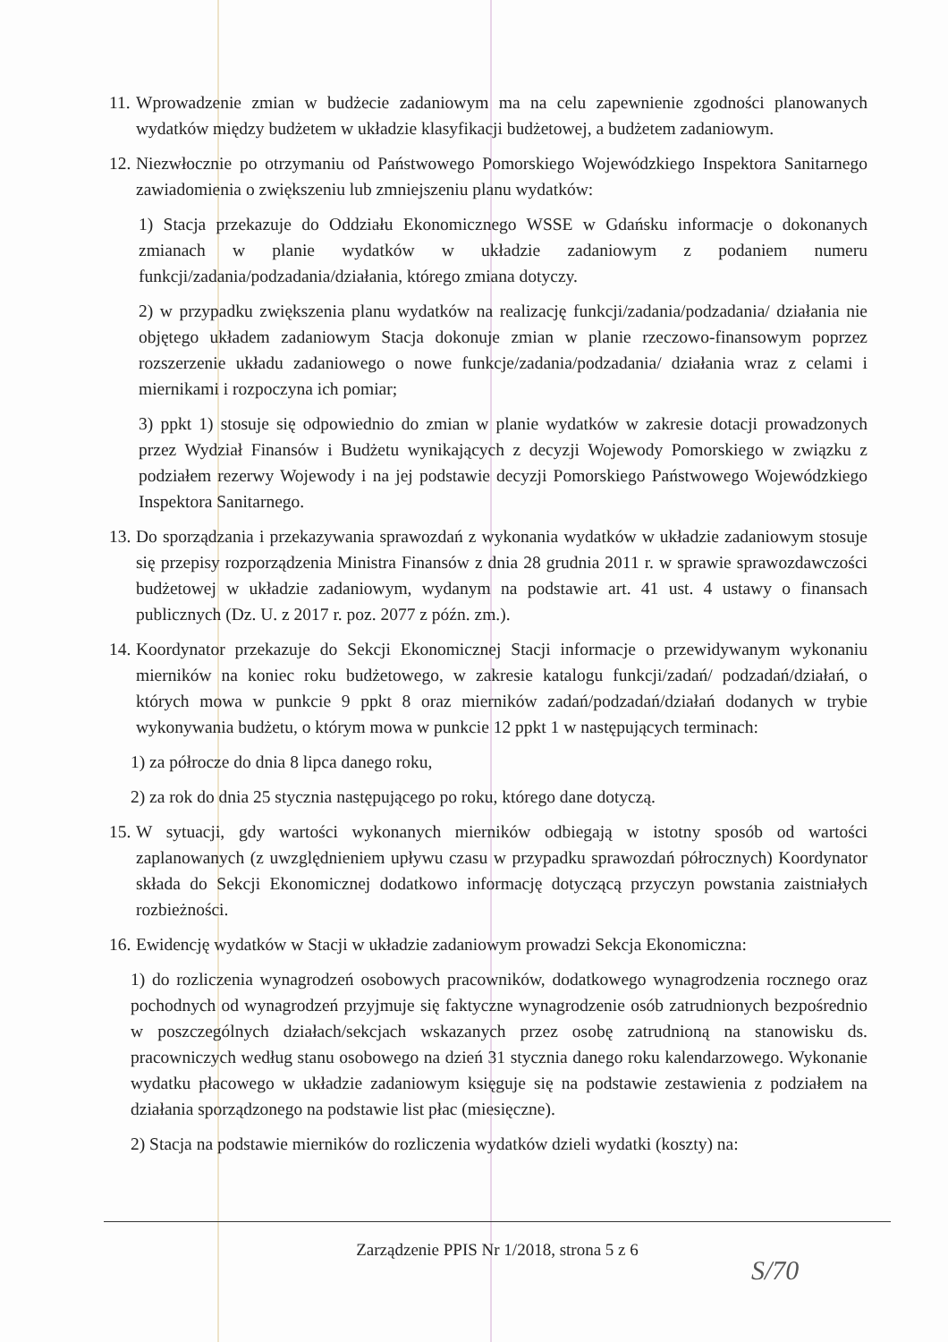11.
Wprowadzenie zmian w budżecie zadaniowym ma na celu zapewnienie zgodności planowanych wydatków między budżetem w układzie klasyfikacji budżetowej, a budżetem zadaniowym.
12.
Niezwłocznie po otrzymaniu od Państwowego Pomorskiego Wojewódzkiego Inspektora Sanitarnego zawiadomienia o zwiększeniu lub zmniejszeniu planu wydatków:
1) Stacja przekazuje do Oddziału Ekonomicznego WSSE w Gdańsku informacje o dokonanych zmianach w planie wydatków w układzie zadaniowym z podaniem numeru funkcji/zadania/podzadania/działania, którego zmiana dotyczy.
2) w przypadku zwiększenia planu wydatków na realizację funkcji/zadania/podzadania/ działania nie objętego układem zadaniowym Stacja dokonuje zmian w planie rzeczowo-finansowym poprzez rozszerzenie układu zadaniowego o nowe funkcje/zadania/podzadania/ działania wraz z celami i miernikami i rozpoczyna ich pomiar;
3) ppkt 1) stosuje się odpowiednio do zmian w planie wydatków w zakresie dotacji prowadzonych przez Wydział Finansów i Budżetu wynikających z decyzji Wojewody Pomorskiego w związku z podziałem rezerwy Wojewody i na jej podstawie decyzji Pomorskiego Państwowego Wojewódzkiego Inspektora Sanitarnego.
13.
Do sporządzania i przekazywania sprawozdań z wykonania wydatków w układzie zadaniowym stosuje się przepisy rozporządzenia Ministra Finansów z dnia 28 grudnia 2011 r. w sprawie sprawozdawczości budżetowej w układzie zadaniowym, wydanym na podstawie art. 41 ust. 4 ustawy o finansach publicznych (Dz. U. z 2017 r. poz. 2077 z późn. zm.).
14.
Koordynator przekazuje do Sekcji Ekonomicznej Stacji informacje o przewidywanym wykonaniu mierników na koniec roku budżetowego, w zakresie katalogu funkcji/zadań/ podzadań/działań, o których mowa w punkcie 9 ppkt 8 oraz mierników zadań/podzadań/działań dodanych w trybie wykonywania budżetu, o którym mowa w punkcie 12 ppkt 1 w następujących terminach:
1) za półrocze do dnia 8 lipca danego roku,
2) za rok do dnia 25 stycznia następującego po roku, którego dane dotyczą.
15.
W sytuacji, gdy wartości wykonanych mierników odbiegają w istotny sposób od wartości zaplanowanych (z uwzględnieniem upływu czasu w przypadku sprawozdań półrocznych) Koordynator składa do Sekcji Ekonomicznej dodatkowo informację dotyczącą przyczyn powstania zaistniałych rozbieżności.
16.
Ewidencję wydatków w Stacji w układzie zadaniowym prowadzi Sekcja Ekonomiczna:
1) do rozliczenia wynagrodzeń osobowych pracowników, dodatkowego wynagrodzenia rocznego oraz pochodnych od wynagrodzeń przyjmuje się faktyczne wynagrodzenie osób zatrudnionych bezpośrednio w poszczególnych działach/sekcjach wskazanych przez osobę zatrudnioną na stanowisku ds. pracowniczych według stanu osobowego na dzień 31 stycznia danego roku kalendarzowego. Wykonanie wydatku płacowego w układzie zadaniowym księguje się na podstawie zestawienia z podziałem na działania sporządzonego na podstawie list płac (miesięczne).
2) Stacja na podstawie mierników do rozliczenia wydatków dzieli wydatki (koszty) na:
Zarządzenie PPIS Nr 1/2018, strona 5 z 6
S/70